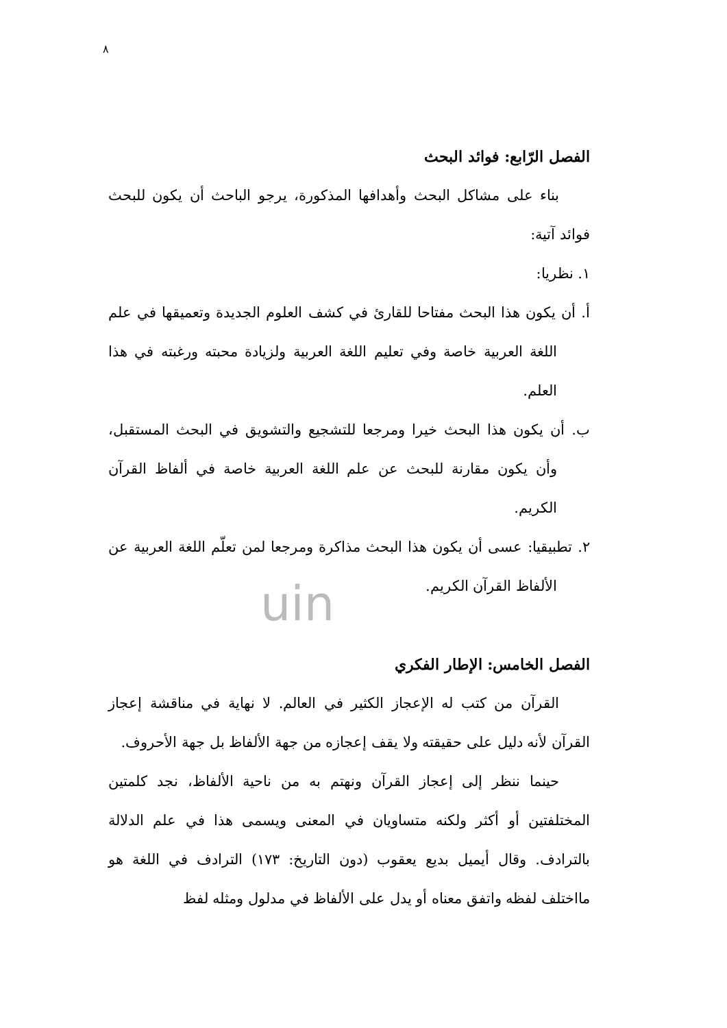٨
uin
الفصل الرّابع: فوائد البحث
بناء على مشاكل البحث وأهدافها المذكورة، يرجو الباحث أن يكون للبحث فوائد آتية:
١. نظريا:
أ. أن يكون هذا البحث مفتاحا للقارئ في كشف العلوم الجديدة وتعميقها في علم اللغة العربية خاصة وفي تعليم اللغة العربية ولزيادة محبته ورغبته في هذا العلم.
ب. أن يكون هذا البحث خيرا ومرجعا للتشجيع والتشويق في البحث المستقبل، وأن يكون مقارنة للبحث عن علم اللغة العربية خاصة في ألفاظ القرآن الكريم.
٢. تطبيقيا: عسى أن يكون هذا البحث مذاكرة ومرجعا لمن تعلّم اللغة العربية عن الألفاظ القرآن الكريم.
الفصل الخامس: الإطار الفكري
القرآن من كتب له الإعجاز الكثير في العالم. لا نهاية في مناقشة إعجاز القرآن لأنه دليل على حقيقته ولا يقف إعجازه من جهة الألفاظ بل جهة الأحروف.
حينما ننظر إلى إعجاز القرآن ونهتم به من ناحية الألفاظ، نجد كلمتين المختلفتين أو أكثر ولكنه متساويان في المعنى ويسمى هذا في علم الدلالة بالترادف. وقال أيميل بديع يعقوب (دون التاريخ: ١٧٣) الترادف في اللغة هو مااختلف لفظه واتفق معناه أو يدل على الألفاظ في مدلول ومثله لفظ